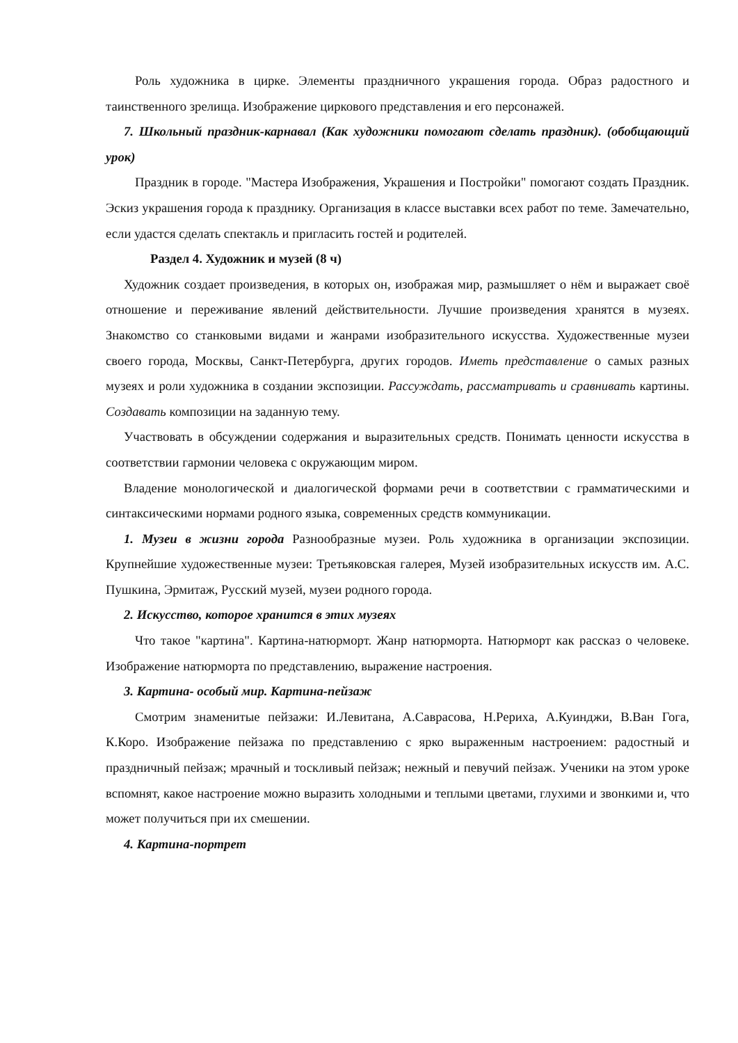Роль художника в цирке. Элементы праздничного украшения города. Образ радостного и таинственного зрелища. Изображение циркового представления и его персонажей.
7. Школьный праздник-карнавал (Как художники помогают сделать праздник). (обобщающий урок)
Праздник в городе. "Мастера Изображения, Украшения и Постройки" помогают создать Праздник. Эскиз украшения города к празднику. Организация в классе выставки всех работ по теме. Замечательно, если удастся сделать спектакль и пригласить гостей и родителей.
Раздел 4. Художник и музей (8 ч)
Художник создает произведения, в которых он, изображая мир, размышляет о нём и выражает своё отношение и переживание явлений действительности. Лучшие произведения хранятся в музеях. Знакомство со станковыми видами и жанрами изобразительного искусства. Художественные музеи своего города, Москвы, Санкт-Петербурга, других городов. Иметь представление о самых разных музеях и роли художника в создании экспозиции. Рассуждать, рассматривать и сравнивать картины. Создавать композиции на заданную тему.
Участвовать в обсуждении содержания и выразительных средств. Понимать ценности искусства в соответствии гармонии человека с окружающим миром.
Владение монологической и диалогической формами речи в соответствии с грамматическими и синтаксическими нормами родного языка, современных средств коммуникации.
1. Музеи в жизни города Разнообразные музеи. Роль художника в организации экспозиции. Крупнейшие художественные музеи: Третьяковская галерея, Музей изобразительных искусств им. А.С. Пушкина, Эрмитаж, Русский музей, музеи родного города.
2. Искусство, которое хранится в этих музеях
Что такое "картина". Картина-натюрморт. Жанр натюрморта. Натюрморт как рассказ о человеке. Изображение натюрморта по представлению, выражение настроения.
3. Картина- особый мир. Картина-пейзаж
Смотрим знаменитые пейзажи: И.Левитана, А.Саврасова, Н.Рериха, А.Куинджи, В.Ван Гога, К.Коро. Изображение пейзажа по представлению с ярко выраженным настроением: радостный и праздничный пейзаж; мрачный и тоскливый пейзаж; нежный и певучий пейзаж. Ученики на этом уроке вспомнят, какое настроение можно выразить холодными и теплыми цветами, глухими и звонкими и, что может получиться при их смешении.
4. Картина-портрет